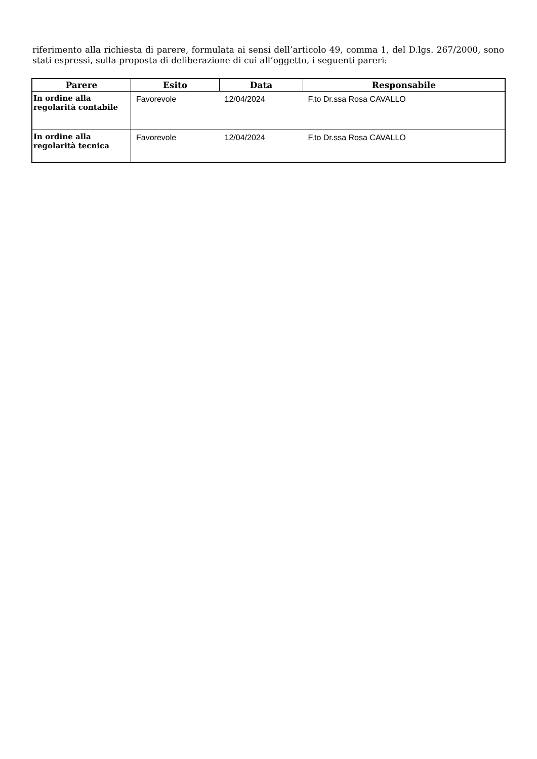riferimento alla richiesta di parere, formulata ai sensi dell’articolo 49, comma 1, del D.lgs. 267/2000, sono stati espressi, sulla proposta di deliberazione di cui all’oggetto, i seguenti pareri:
| Parere | Esito | Data | Responsabile |
| --- | --- | --- | --- |
| In ordine alla regolarità contabile | Favorevole | 12/04/2024 | F.to Dr.ssa Rosa CAVALLO |
| In ordine alla regolarità tecnica | Favorevole | 12/04/2024 | F.to Dr.ssa Rosa CAVALLO |